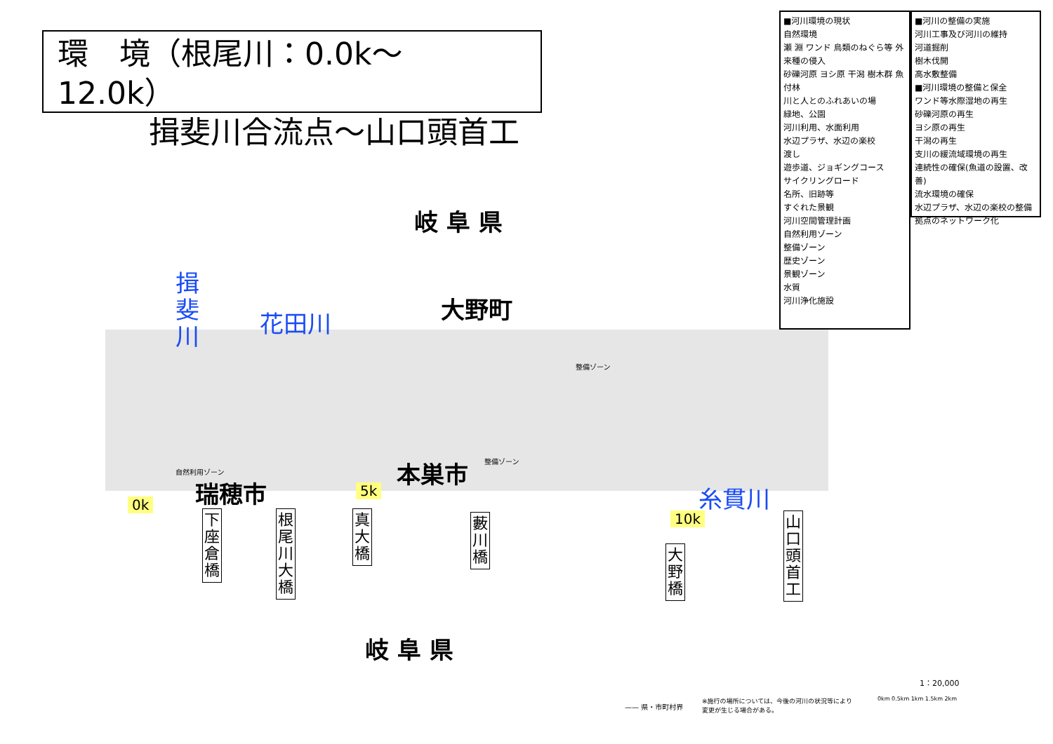環　境（根尾川：0.0k～ 12.0k）
揖斐川合流点～山口頭首工
■河川環境の現状
自然環境
瀬 淵 ワンド 鳥類のねぐら等 外来種の侵入
砂礫河原 ヨシ原 干潟 樹木群 魚付林
川と人とのふれあいの場
緑地、公園
河川利用、水面利用
水辺プラザ、水辺の楽校
渡し
遊歩道、ジョギングコース
サイクリングロード
名所、旧跡等
すぐれた景観
河川空間管理計画
自然利用ゾーン
整備ゾーン
歴史ゾーン
景観ゾーン
水質
河川浄化施設
■河川の整備の実施
河川工事及び河川の維持
河道掘削
樹木伐開
高水敷整備
■河川環境の整備と保全
ワンド等水際湿地の再生
砂礫河原の再生
ヨシ原の再生
干潟の再生
支川の緩流域環境の再生
連続性の確保(魚道の設置、改善)
流水環境の確保
水辺プラザ、水辺の楽校の整備
拠点のネットワーク化
岐 阜 県
揖斐川
花田川 大野町
本巣市
瑞穂市 糸貫川
0k
5k
10k
整備ゾーン
整備ゾーン
自然利用ゾーン
下座倉橋
根尾川大橋
真大橋
藪川橋
大野橋
山口頭首工
岐 阜 県
1：20,000
—— 県・市町村界
※施行の場所については、今後の河川の状況等により
変更が生じる場合がある。
0km 0.5km 1km 1.5km 2km